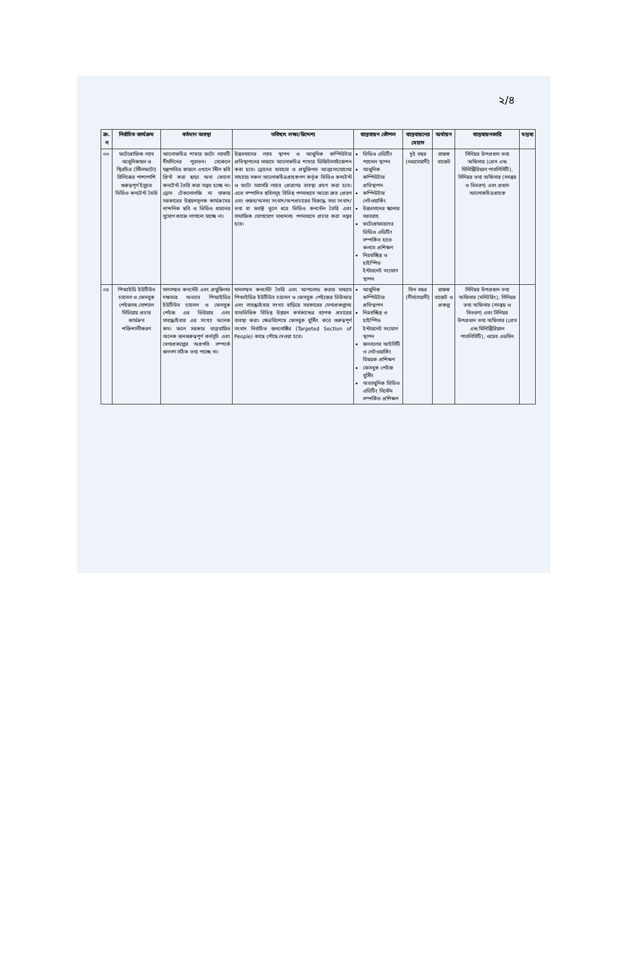২/৪
| ক্র. ন | নির্বাচিত কার্যক্রম | বর্তমান অবস্থা | ভবিষ্যৎ লক্ষ্য/উদ্দেশ্য | বাস্তবায়ন কৌশল | বাস্তবায়নের মেয়াদ | অর্থায়ন | বাস্তবায়নকারি | মন্তব্য |
| --- | --- | --- | --- | --- | --- | --- | --- | --- |
| ০৩ | ফটোগ্রাফিক ল্যাব আধুনিকায়ন ও স্থিরচিত্র (স্টিলফটো) রিলিজের পাশাপাশি গুরুত্বপূর্ণ ইস্যুতে ভিডিও কনটেন্ট তৈরি | আলোকচিত্র শাখার ফটো ল্যাবটি দীর্ঘদিনের পুরাতন। সেকেলে যন্ত্রপাতির কারনে এখানে স্টিল ছবি প্রিন্ট করা ছাড়া অন্য কোনো কনটেন্ট তৈরি করা সম্ভব হচ্ছে না। ড্রোন টেকনোলজি না থাকায় সরকারের উন্নয়নমূলক কার্যক্রমের নান্দনিক ছবি ও ভিডিও ধারনের সুযোগ কাজে লাগানো যাচ্ছে না। | উন্নতমানের ল্যাব স্থাপন ও আধুনিক কম্পিউটার প্রতিস্থাপনের মাধ্যমে আলোকচিত্র শাখার ডিজিটালাইজেশন করা হবে। ড্রোনের ব্যবহার ও প্রযুক্তিগত আন্তঃসংযোগের সাহায্যে সকল আলোকচিত্রগ্রাহকগণ কর্তৃক ভিডিও কনটেন্ট ও ফটো সরাসরি ল্যাবে প্রেরণের ব্যবস্থা গ্রহণ করা হবে। এতে সম্পাদিত ছবিসমূহ বিভিন্ন গণমাধ্যমে আরো দ্রুত প্রেরণ এবং গুজব/অসত্য সংবাদ/অপপ্রচারের বিরুদ্ধে সত্য সংবাদ/তথ্য বা ফ্যাক্ট তুলে ধরে ভিডিও কনন্টেন তৈরি এবং সামাজিক যোগাযোগ মাধ্যমসহ গণমাধ্যমে প্রচার করা সম্ভব হবে। | ভিডিও এডিটিং প্যানেল স্থাপন আধুনিক কম্পিউটার প্রতিস্থাপন কম্পিউটার নেটওয়ার্কিং উন্নতমানের স্ক্যানার সরবরাহ ফটোগ্রাফারদের ভিডিও এডিটিং সম্পর্কিত হাতে কলমে প্রশিক্ষণ নিরবচ্ছিন্ন ও হাইস্পিড ইন্টারনেট সংযোগ স্থাপন | দুই বছর (মধ্যমেয়াদী) | রাজস্ব বাজেট | সিনিয়র উপপ্রধান তথ্য অফিসার (প্রেস এন্ড মিনিস্ট্রিরিয়াল পাবলিসিটি), সিনিয়র তথ্য অফিসার (সমন্বয় ও বিতরণ) এবং প্রধান আলোকচিত্রগ্রাহক | |
| ০৪ | পিআইডি ইউটিউব চ্যানেল ও ফেসবুক পেইজসহ সোশ্যাল মিডিয়ায় প্রচার কার্যক্রম শক্তিশালীকরণ | মানসম্মত কনন্টেট এবং প্রযুক্তিগত দক্ষতার অভাবে পিআইডির ইউটিউব চ্যানেল ও ফেসবুক পেইজ এর ভিউয়ার এবং সাবস্ক্রাইবার এর সংখ্যা অনেক কম। ফলে সরকার বাস্তবায়িত অনেক জনগুরুত্বপূর্ণ কর্মসূচি এবং মেগাপ্রকল্পের অগ্রগতি সম্পর্কে জনগণ সঠিক তথ্য পাচ্ছে না। | মানসম্মত কনন্টেট তৈরি এবং আপলোড করার মাধ্যমে পিআইডির ইউটিউব চ্যানেল ও ফেসবুক পেইজের ভিউআর এবং সাবস্ক্রাইবার সংখ্যা বাড়িয়ে সরকারের মেগাপ্রকল্পসহ খাতভিত্তিক বিভিন্ন উন্নয়ন কর্মকান্ডের ব্যাপক প্রচারের ব্যবস্থা করা। ক্ষেত্রবিশেষে ফেসবুক বুস্টিং করে গুরুত্বপূর্ণ সংবাদ নির্বাচিত জনগোষ্ঠির (Targeted Section of People) কাছে পৌছে দেওয়া হবে। | আধুনিক কম্পিউটার প্রতিস্থাপন নিরবচ্ছিন্ন ও হাইস্পিড ইন্টারনেট সংযোগ স্থাপন জনবলের আইসিটি ও নেটওয়ার্কিং বিষয়ক প্রশিক্ষণ ফেসবুক পেইজ বুস্টিং অত্যাধুনিক ভিডিও এডিটিং সিস্টেম সম্পর্কিত প্রশিক্ষণ | তিন বছর (দীর্ঘমেয়াদী) | রাজস্ব বাজেট ও প্রকল্প | সিনিয়র উপপ্রধান তথ্য অফিসার (মনিটরিং), সিনিয়র তথ্য অফিসার (সমন্বয় ও বিতরণ) এবং সিনিয়র উপপ্রধান তথ্য অফিসার (প্রেস এন্ড মিনিস্ট্রিরিয়াল পাবলিসিটি), ওয়েব এডমিন | |